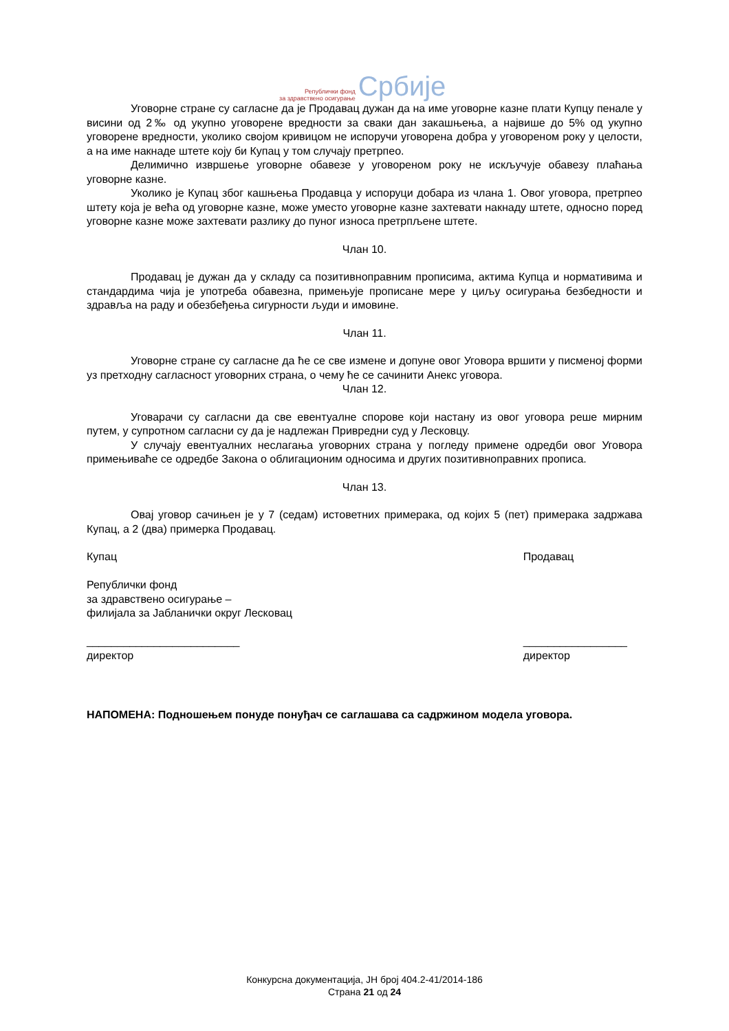Републички фонд
за здравствено осигурање
Србије
Уговорне стране су сагласне да је Продавац дужан да на име уговорне казне плати Купцу пенале у висини од 2‰ од укупно уговорене вредности за сваки дан закашњења, а највише до 5% од укупно уговорене вредности, уколико својом кривицом не испоручи уговорена добра у уговореном року у целости, а на име накнаде штете коју би Купац у том случају претрпео.
Делимично извршење уговорне обавезе у уговореном року не искључује обавезу плаћања уговорне казне.
Уколико је Купац због кашњења Продавца у испоруци добара из члана 1. Овог уговора, претрпео штету која је већа од уговорне казне, може уместо уговорне казне захтевати накнаду штете, односно поред уговорне казне може захтевати разлику до пуног износа претрпљене штете.
Члан 10.
Продавац је дужан да у складу са позитивноправним прописима, актима Купца и нормативима и стандардима чија је употреба обавезна, примењује прописане мере у циљу осигурања безбедности и здравља на раду и обезбеђења сигурности људи и имовине.
Члан 11.
Уговорне стране су сагласне да ће се све измене и допуне овог Уговора вршити у писменој форми уз претходну сагласност уговорних страна, о чему ће се сачинити Анекс уговора.
Члан 12.
Уговарачи су сагласни да све евентуалне спорове који настану из овог уговора реше мирним путем, у супротном сагласни су да је надлежан Привредни суд у Лесковцу.
У случају евентуалних неслагања уговорних страна у погледу примене одредби овог Уговора примењиваће се одредбе Закона о облигационим односима и других позитивноправних прописа.
Члан 13.
Овај уговор сачињен је у 7 (седам) истоветних примерака, од којих 5 (пет) примерака задржава Купац, а 2 (два) примерка Продавац.
Купац
Републички фонд
за здравствено осигурање –
филијала за Јабланички округ Лесковац
_________________________
директор
Продавац
_________________
директор
НАПОМЕНА: Подношењем понуде понуђач се саглашава са садржином модела уговора.
Конкурсна документација, ЈН број 404.2-41/2014-186
Страна 21 од 24